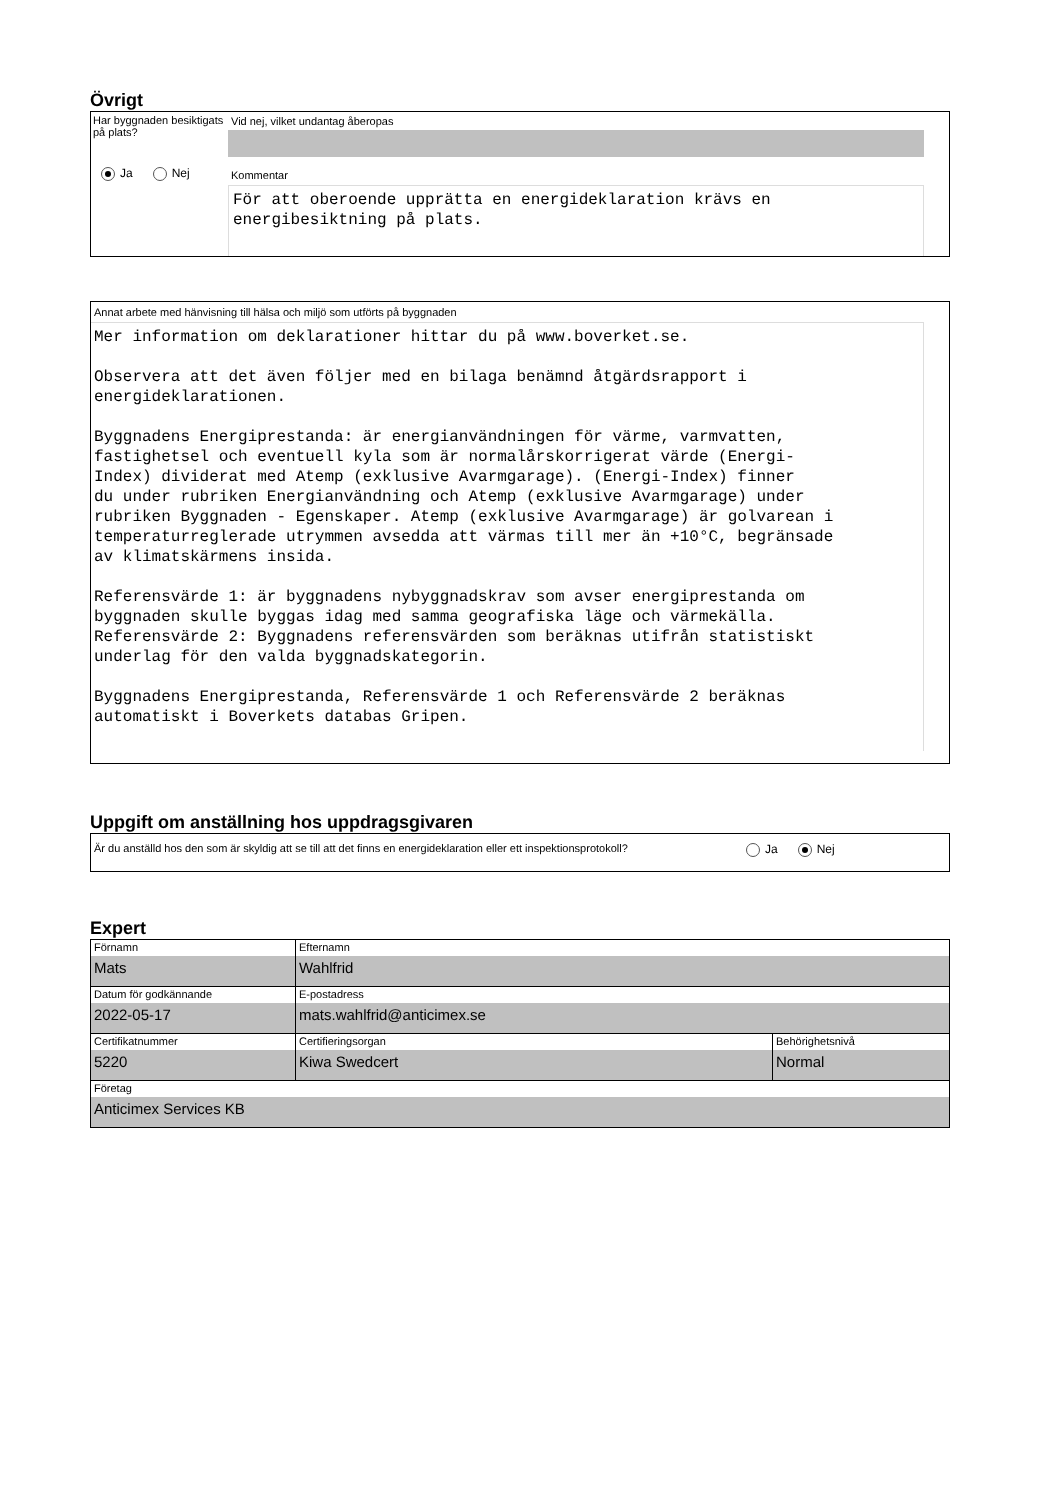Övrigt
Har byggnaden besiktigats på plats?
Ja Nej
Vid nej, vilket undantag åberopas
Kommentar
För att oberoende upprätta en energideklaration krävs en energibesiktning på plats.
Annat arbete med hänvisning till hälsa och miljö som utförts på byggnaden
Mer information om deklarationer hittar du på www.boverket.se. Observera att det även följer med en bilaga benämnd åtgärdsrapport i energideklarationen. Byggnadens Energiprestanda: är energianvändningen för värme, varmvatten, fastighetsel och eventuell kyla som är normalårskorrigerat värde (Energi- Index) dividerat med Atemp (exklusive Avarmgarage). (Energi-Index) finner du under rubriken Energianvändning och Atemp (exklusive Avarmgarage) under rubriken Byggnaden - Egenskaper. Atemp (exklusive Avarmgarage) är golvarean i temperaturreglerade utrymmen avsedda att värmas till mer än +10°C, begränsade av klimatskärmens insida. Referensvärde 1: är byggnadens nybyggnadskrav som avser energiprestanda om byggnaden skulle byggas idag med samma geografiska läge och värmekälla. Referensvärde 2: Byggnadens referensvärden som beräknas utifrån statistiskt underlag för den valda byggnadskategorin. Byggnadens Energiprestanda, Referensvärde 1 och Referensvärde 2 beräknas automatiskt i Boverkets databas Gripen.
Uppgift om anställning hos uppdragsgivaren
Är du anställd hos den som är skyldig att se till att det finns en energideklaration eller ett inspektionsprotokoll?
Ja Nej
Expert
| Förnamn Mats | Efternamn Wahlfrid | |
| Datum för godkännande 2022-05-17 | E-postadress mats.wahlfrid@anticimex.se | |
| Certifikatnummer 5220 | Certifieringsorgan Kiwa Swedcert | Behörighetsnivå Normal |
| Företag Anticimex Services KB | | |